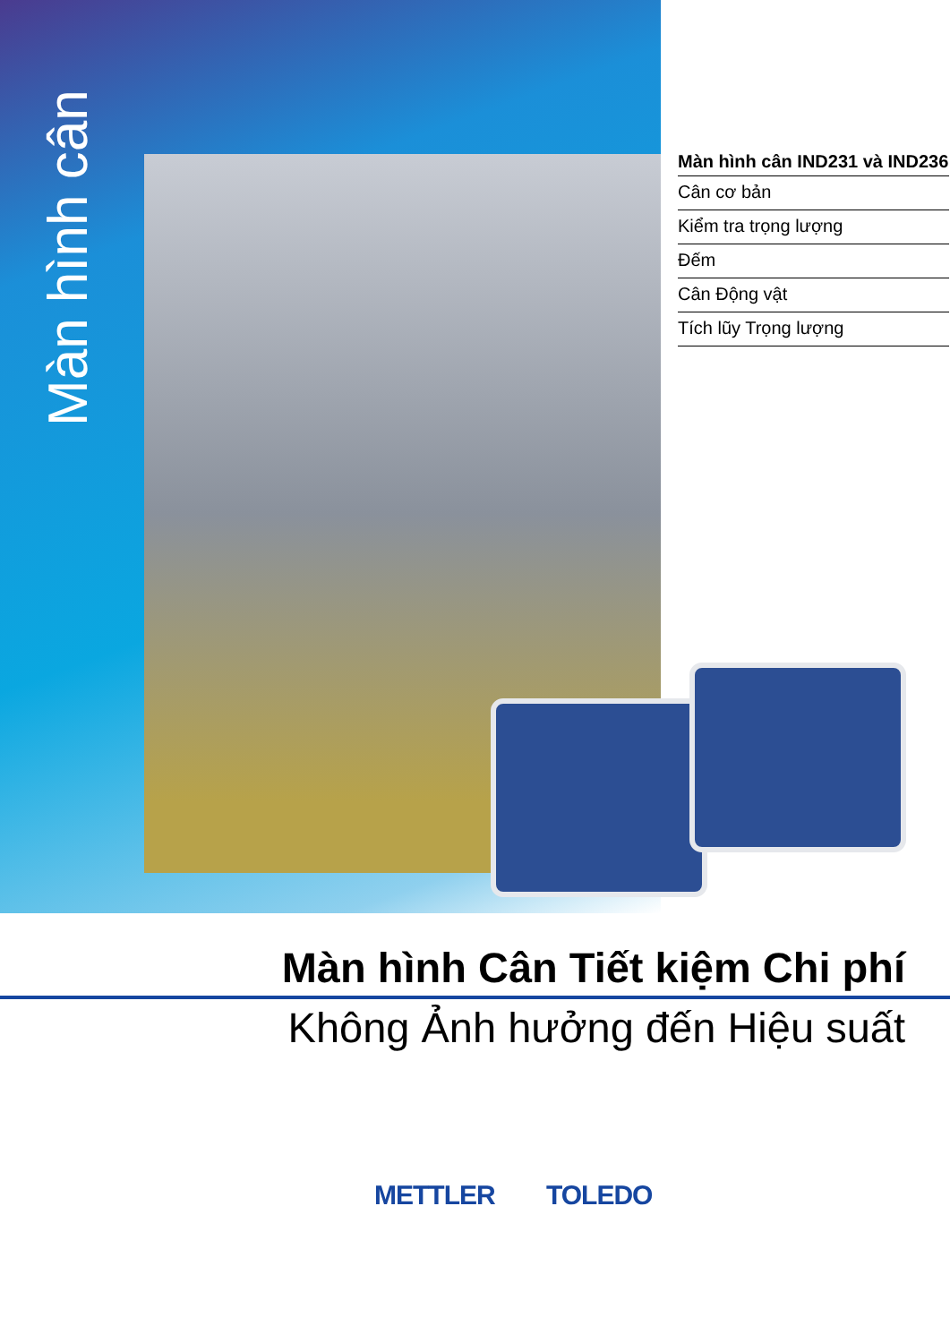Màn hình cân
Màn hình cân IND231 và IND236
Cân cơ bản
Kiểm tra trọng lượng
Đếm
Cân Động vật
Tích lũy Trọng lượng
Màn hình Cân Tiết kiệm Chi phí
Không Ảnh hưởng đến Hiệu suất
METTLER TOLEDO